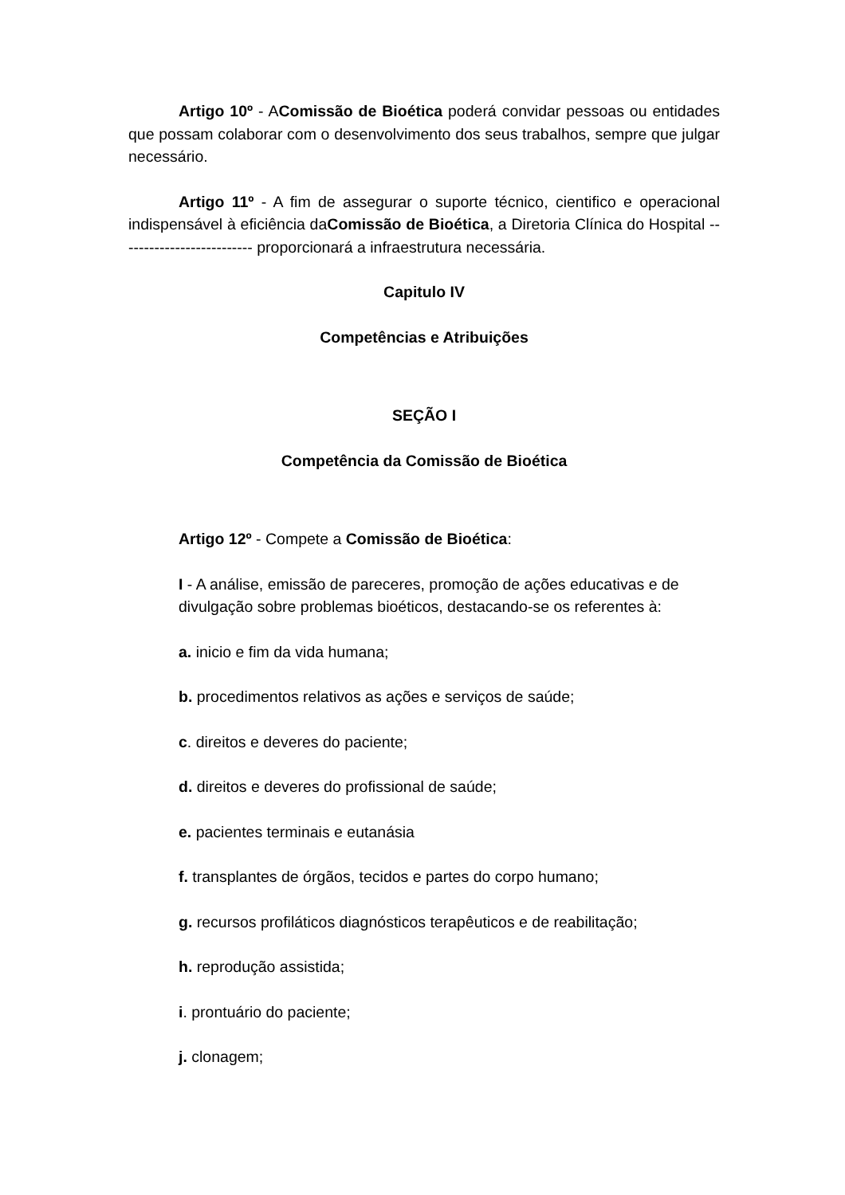Artigo 10º - AComissão de Bioética poderá convidar pessoas ou entidades que possam colaborar com o desenvolvimento dos seus trabalhos, sempre que julgar necessário.
Artigo 11º - A fim de assegurar o suporte técnico, cientifico e operacional indispensável à eficiência daComissão de Bioética, a Diretoria Clínica do Hospital -------------------------- proporcionará a infraestrutura necessária.
Capitulo IV
Competências e Atribuições
SEÇÃO I
Competência da Comissão de Bioética
Artigo 12º - Compete a Comissão de Bioética:
I - A análise, emissão de pareceres, promoção de ações educativas e de divulgação sobre problemas bioéticos, destacando-se os referentes à:
a. inicio e fim da vida humana;
b. procedimentos relativos as ações e serviços de saúde;
c. direitos e deveres do paciente;
d. direitos e deveres do profissional de saúde;
e. pacientes terminais e eutanásia
f. transplantes de órgãos, tecidos e partes do corpo humano;
g. recursos profiláticos diagnósticos terapêuticos e de reabilitação;
h. reprodução assistida;
i. prontuário do paciente;
j. clonagem;